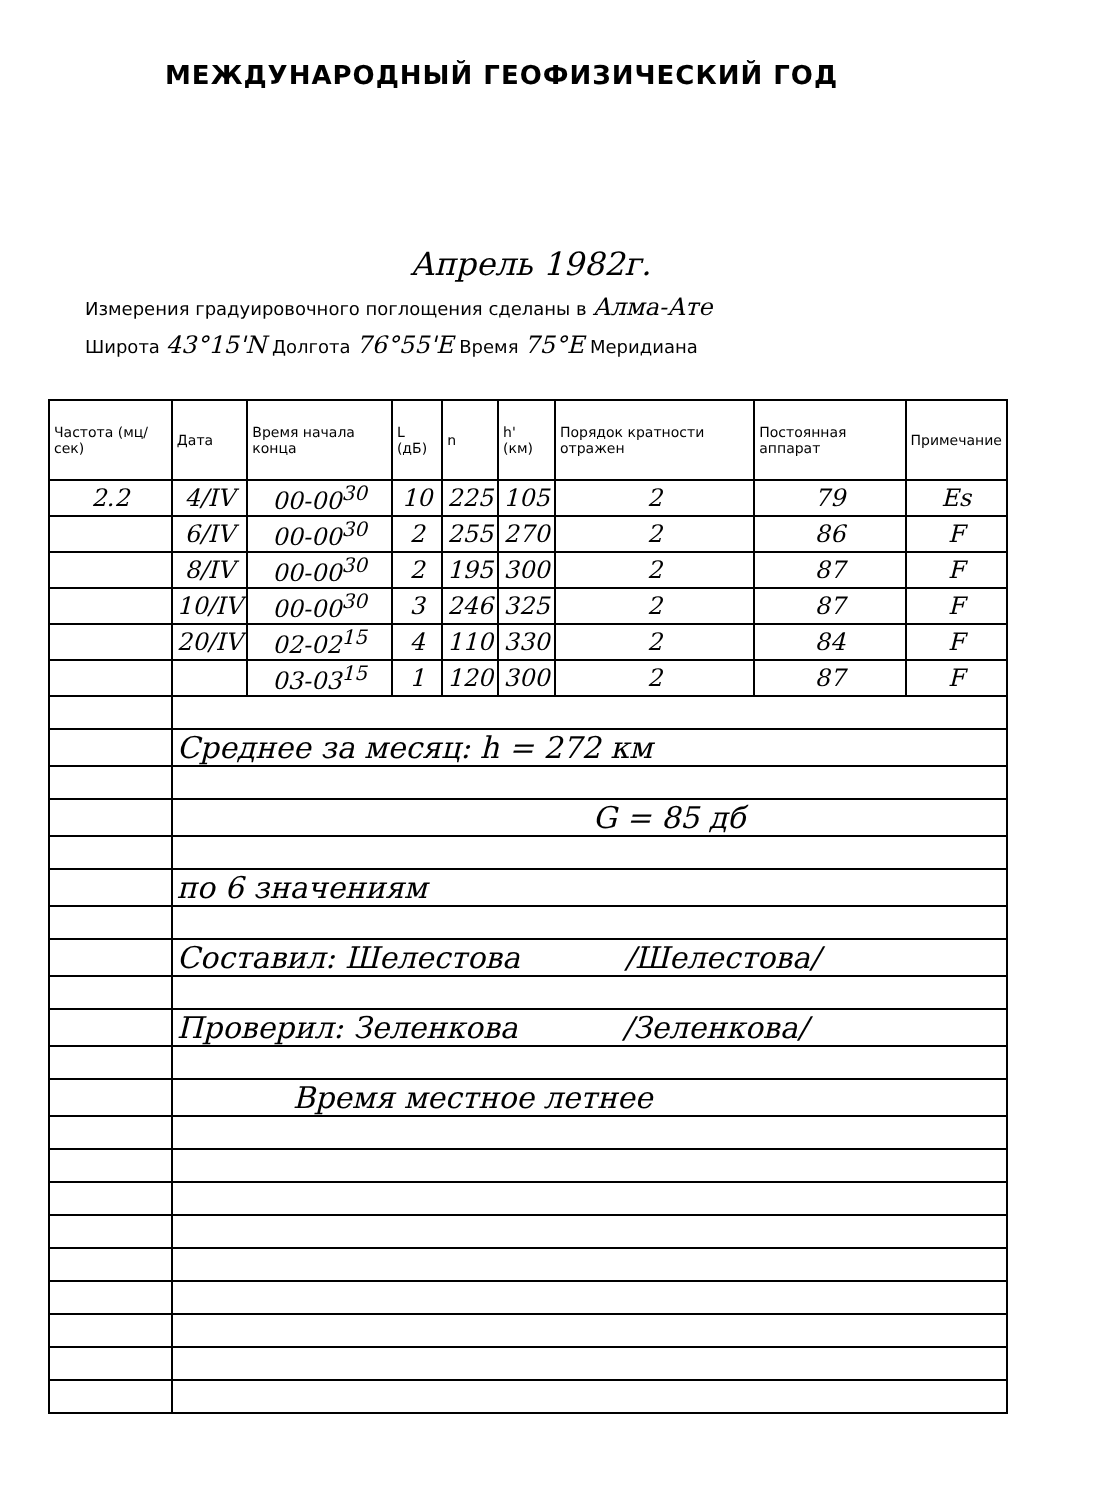МЕЖДУНАРОДНЫЙ ГЕОФИЗИЧЕСКИЙ ГОД
Апрель 1982г.
Измерения градуировочного поглощения сделаны в Алма-Ате
Широта 43°15'N Долгота 76°55'E Время 75°E Меридиана
| Частота (мц/сек) | Дата | Время начала конца | L (дБ) | n | h' (км) | Порядок кратности отражен | Постоянная аппарат | Примечание |
| --- | --- | --- | --- | --- | --- | --- | --- | --- |
| 2.2 | 4/IV | 00-00<sup>30</sup> | 10 | 225 | 105 | 2 | 79 | Es |
| | 6/IV | 00-00<sup>30</sup> | 2 | 255 | 270 | 2 | 86 | F |
| | 8/IV | 00-00<sup>30</sup> | 2 | 195 | 300 | 2 | 87 | F |
| | 10/IV | 00-00<sup>30</sup> | 3 | 246 | 325 | 2 | 87 | F |
| | 20/IV | 02-02<sup>15</sup> | 4 | 110 | 330 | 2 | 84 | F |
| | | 03-03<sup>15</sup> | 1 | 120 | 300 | 2 | 87 | F |
| | Среднее за месяц: h = 272 км | | | | | | | |
| | G = 85 дб | | | | | | | |
| | по 6 значениям | | | | | | | |
| | Составил: Шелестова /Шелестова/ | | | | | | | |
| | Проверил: Зеленкова /Зеленкова/ | | | | | | | |
| | Время местное летнее | | | | | | | |